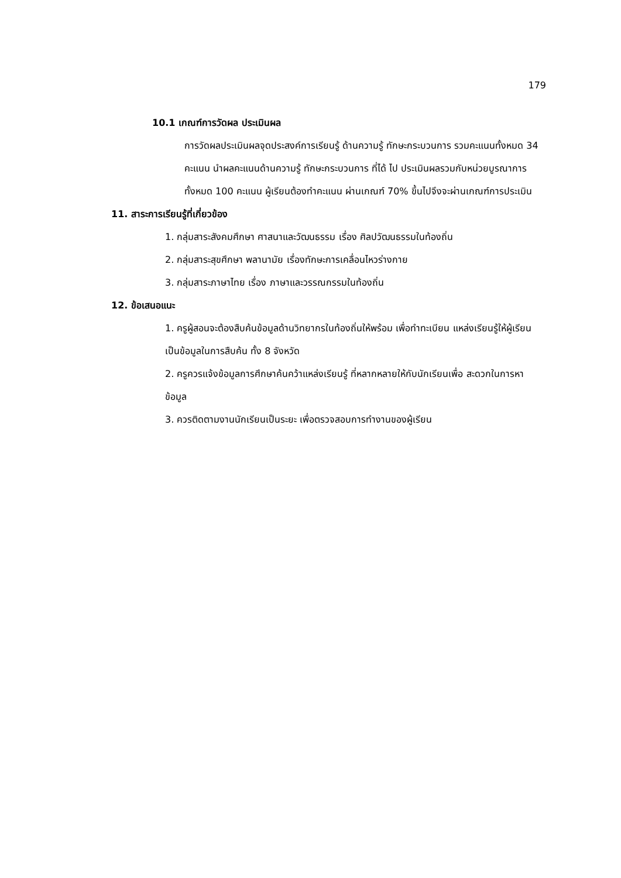179
10.1 เกณฑ์การวัดผล ประเมินผล
การวัดผลประเมินผลจุดประสงค์การเรียนรู้ ด้านความรู้ ทักษะกระบวนการ รวมคะแนนทั้งหมด 34 คะแนน นำผลคะแนนด้านความรู้ ทักษะกระบวนการ ที่ได้ ไป ประเมินผลรวมกับหน่วยบูรณาการทั้งหมด 100 คะแนน ผู้เรียนต้องทำคะแนน ผ่านเกณฑ์ 70% ขึ้นไปจึงจะผ่านเกณฑ์การประเมิน
11. สาระการเรียนรู้ที่เกี่ยวข้อง
1. กลุ่มสาระสังคมศึกษา ศาสนาและวัฒนธรรม เรื่อง ศิลปวัฒนธรรมในท้องถิ่น
2. กลุ่มสาระสุขศึกษา พลานามัย เรื่องทักษะการเคลื่อนไหวร่างกาย
3. กลุ่มสาระภาษาไทย เรื่อง ภาษาและวรรณกรรมในท้องถิ่น
12. ข้อเสนอแนะ
1. ครูผู้สอนจะต้องสืบค้นข้อมูลด้านวิทยากรในท้องถิ่นให้พร้อม เพื่อทำทะเบียน แหล่งเรียนรู้ให้ผู้เรียนเป็นข้อมูลในการสืบค้น ทั้ง 8 จังหวัด
2. ครูควรแจ้งข้อมูลการศึกษาค้นคว้าแหล่งเรียนรู้ ที่หลากหลายให้กับนักเรียนเพื่อ สะดวกในการหาข้อมูล
3. ควรติดตามงานนักเรียนเป็นระยะ เพื่อตรวจสอบการทำงานของผู้เรียน